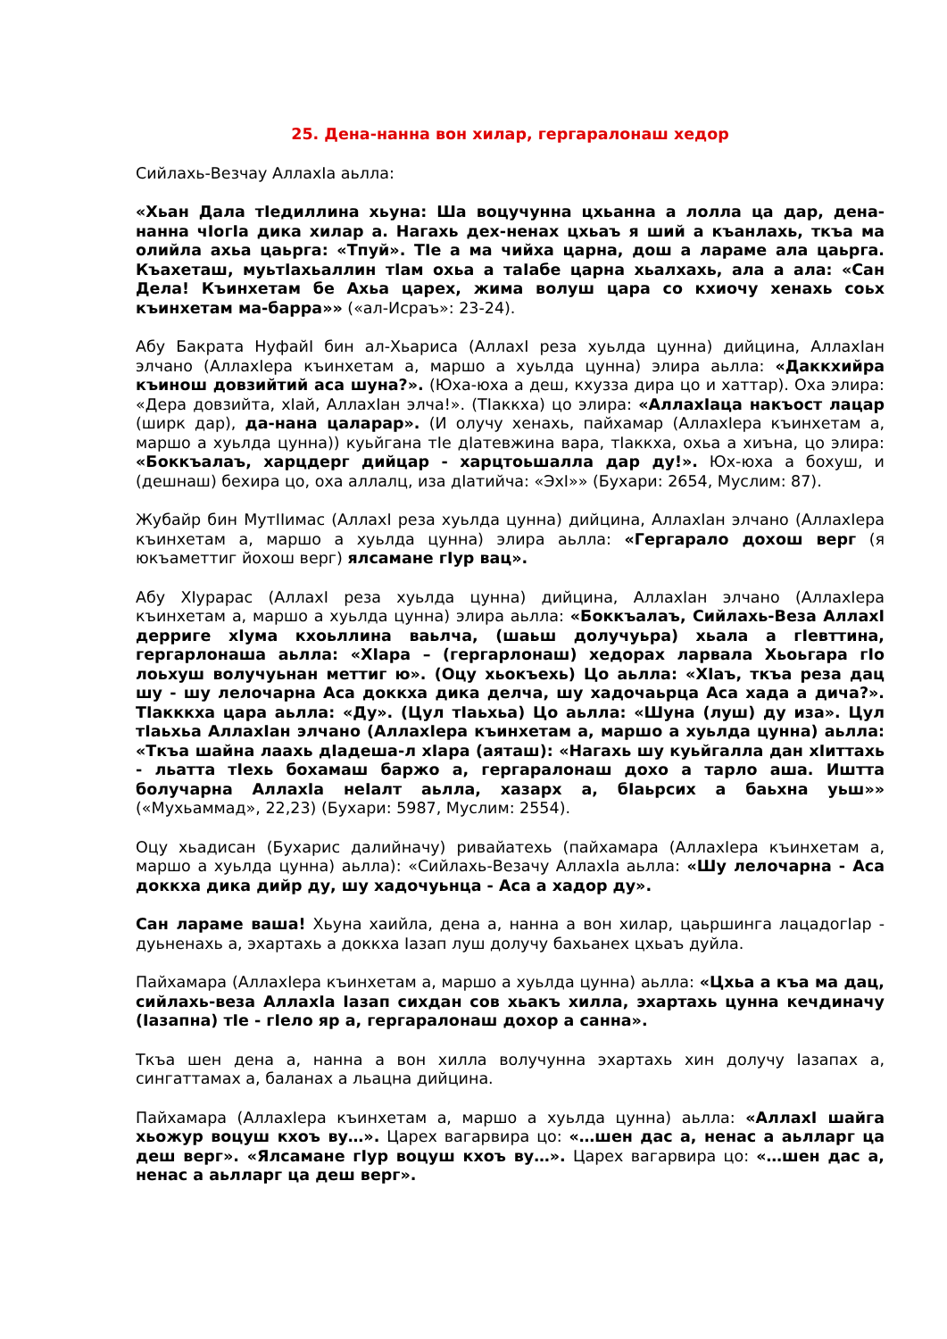25. Дена-нанна вон хилар, гергаралонаш хедор
Сийлахь-Везчау АллахIа аьлла:
«Хьан Дала тIедиллина хьуна: Ша воцучунна цхьанна а лолла ца дар, дена-нанна чIогIа дика хилар а. Нагахь дех-ненах цхьаъ я ший а къанлахь, ткъа ма олийла ахьа цаьрга: «Тпуй». ТIе а ма чийха царна, дош а лараме ала цаьрга. Къахеташ, муьтIахьаллин тIам охьа а таIабе царна хьалхахь, ала а ала: «Сан Дела! Къинхетам бе Ахьа царех, жима волуш цара со кхиочу хенахь соьх къинхетам ма-барра»» («ал-Исраъ»: 23-24).
Абу Бакрата НуфайI бин ал-Хьариса (АллахI реза хуьлда цунна) дийцина, АллахIан элчано (АллахIера къинхетам а, маршо а хуьлда цунна) элира аьлла: «Даккхийра къинош довзийтий аса шуна?». (Юха-юха а деш, кхузза дира цо и хаттар). Оха элира: «Дера довзийта, хIай, АллахIан элча!». (ТIаккха) цо элира: «АллахIаца накъост лацар (ширк дар), да-нана цаларар». (И олучу хенахь, пайхамар (АллахIера къинхетам а, маршо а хуьлда цунна)) куьйгана тIе дIатевжина вара, тIаккха, охьа а хиъна, цо элира: «Боккъалаъ, харцдерг дийцар - харцтоьшалла дар ду!». Юх-юха а бохуш, и (дешнаш) бехира цо, оха аллалц, иза дIатийча: «ЭхI»» (Бухари: 2654, Муслим: 87).
Жубайр бин МутIIимас (АллахI реза хуьлда цунна) дийцина, АллахIан элчано (АллахIера къинхетам а, маршо а хуьлда цунна) элира аьлла: «Гергарало дохош верг (я юкъаметтиг йохош верг) ялсамане гIур вац».
Абу ХIурарас (АллахI реза хуьлда цунна) дийцина, АллахIан элчано (АллахIера къинхетам а, маршо а хуьлда цунна) элира аьлла: «Боккъалаъ, Сийлахь-Веза АллахI дерриге хIума кхоьллина ваьлча, (шаьш долучуьра) хьала а гIевттина, гергарлонаша аьлла: «ХIара – (гергарлонаш) хедорах ларвала Хьоьгара гIо лоьхуш волучуьнан меттиг ю». (Оцу хьокъехь) Цо аьлла: «ХIаъ, ткъа реза дац шу - шу лелочарна Аса доккха дика делча, шу хадочаьрца Аса хада а дича?». ТIакккха цара аьлла: «Ду». (Цул тIаьхьа) Цо аьлла: «Шуна (луш) ду иза». Цул тIаьхьа АллахIан элчано (АллахIера къинхетам а, маршо а хуьлда цунна) аьлла: «Ткъа шайна лаахь дIадеша-л хIара (аяташ): «Нагахь шу куьйгалла дан хIиттахь - льатта тIехь бохамаш баржо а, гергаралонаш дохо а тарло аша. Иштта болучарна АллахIа неIалт аьлла, хазарх а, бIаьрсих а баьхна уьш»» («Мухьаммад», 22,23) (Бухари: 5987, Муслим: 2554).
Оцу хьадисан (Бухарис далийначу) ривайатехь (пайхамара (АллахIера къинхетам а, маршо а хуьлда цунна) аьлла): «Сийлахь-Везачу АллахIа аьлла: «Шу лелочарна - Аса доккха дика дийр ду, шу хадочуьнца - Аса а хадор ду».
Сан лараме ваша! Хьуна хаийла, дена а, нанна а вон хилар, цаьршинга лацадогIар - дуьненахь а, эхартахь а доккха Iазап луш долучу бахьанех цхьаъ дуйла.
Пайхамара (АллахIера къинхетам а, маршо а хуьлда цунна) аьлла: «Цхьа а къа ма дац, сийлахь-веза АллахIа Iазап сихдан сов хьакъ хилла, эхартахь цунна кечдиначу (Iазапна) тIе - гIело яр а, гергаралонаш дохор а санна».
Ткъа шен дена а, нанна а вон хилла волучунна эхартахь хин долучу Iазапах а, сингаттамах а, баланах а льацна дийцина.
Пайхамара (АллахIера къинхетам а, маршо а хуьлда цунна) аьлла: «АллахI шайга хьожур воцуш кхоъ ву…». Царех вагарвира цо: «…шен дас а, ненас а аьлларг ца деш верг». «Ялсамане гIур воцуш кхоъ ву…». Царех вагарвира цо: «…шен дас а, ненас а аьлларг ца деш верг».